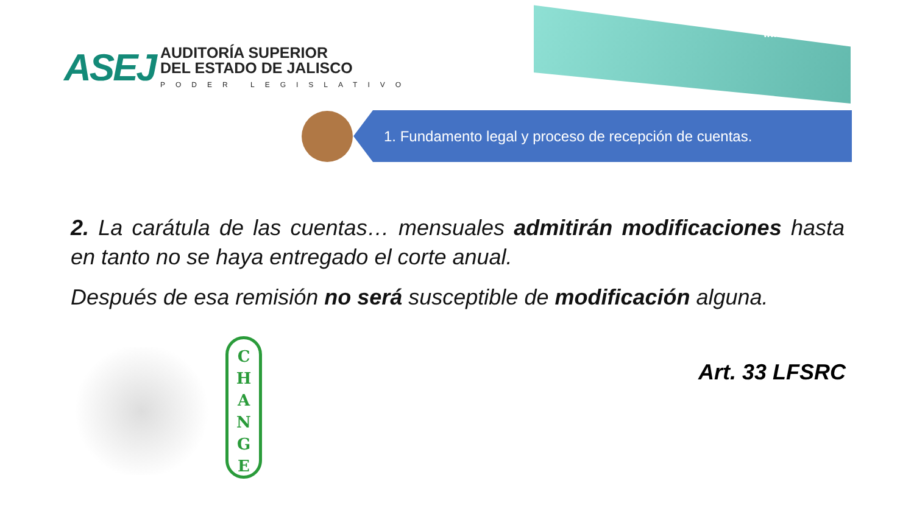ASEJ
AUDITORÍA SUPERIOR
DEL ESTADO DE JALISCO
PODER LEGISLATIVO
www.asej.gob.mx
1. Fundamento legal y proceso de recepción de cuentas.
2. La carátula de las cuentas… mensuales admitirán modificaciones hasta en tanto no se haya entregado el corte anual.
Después de esa remisión no será susceptible de modificación alguna.
Art. 33 LFSRC
C
H
A
N
G
E